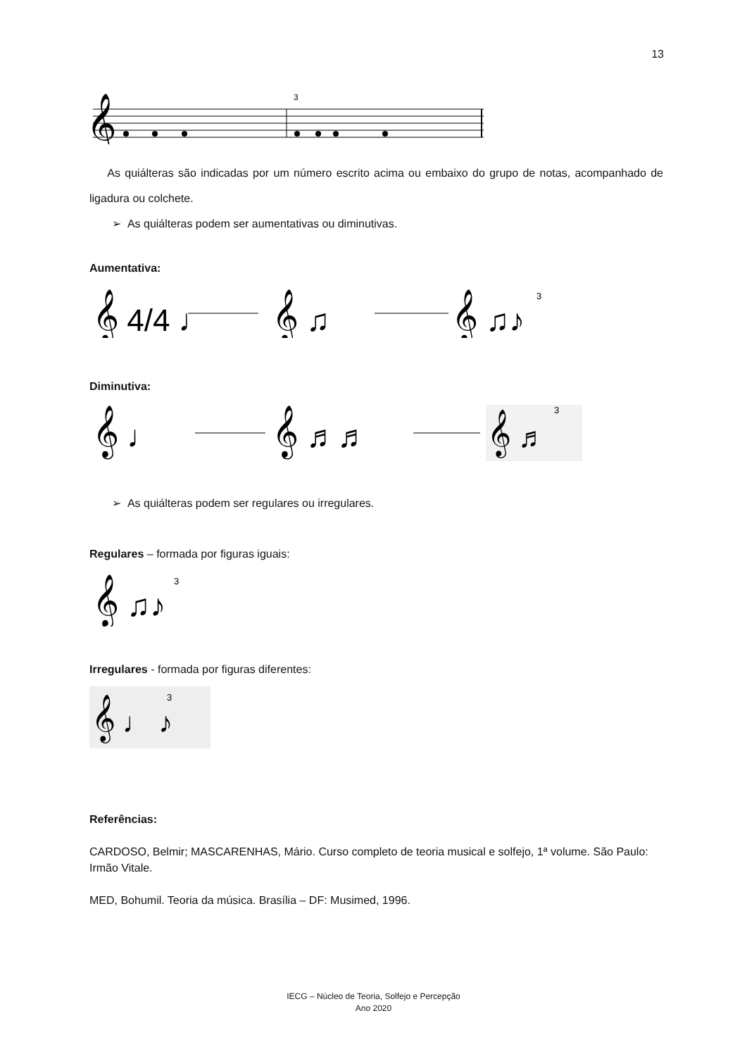13
𝄞
3
As quiálteras são indicadas por um número escrito acima ou embaixo do grupo de notas, acompanhado de ligadura ou colchete.
➢ As quiálteras podem ser aumentativas ou diminutivas.
Aumentativa:
𝄞 4/4 ♩
𝄞 ♫
𝄞 ♫♪
3
Diminutiva:
𝄞 ♩
𝄞 ♬♬
𝄞 ♬
3
➢ As quiálteras podem ser regulares ou irregulares.
Regulares – formada por figuras iguais:
𝄞 ♫♪
3
Irregulares - formada por figuras diferentes:
𝄞 ♩ ♪
3
Referências:
CARDOSO, Belmir; MASCARENHAS, Mário. Curso completo de teoria musical e solfejo, 1ª volume. São Paulo: Irmão Vitale.
MED, Bohumil. Teoria da música. Brasília – DF: Musimed, 1996.
IECG – Núcleo de Teoria, Solfejo e Percepção
Ano 2020